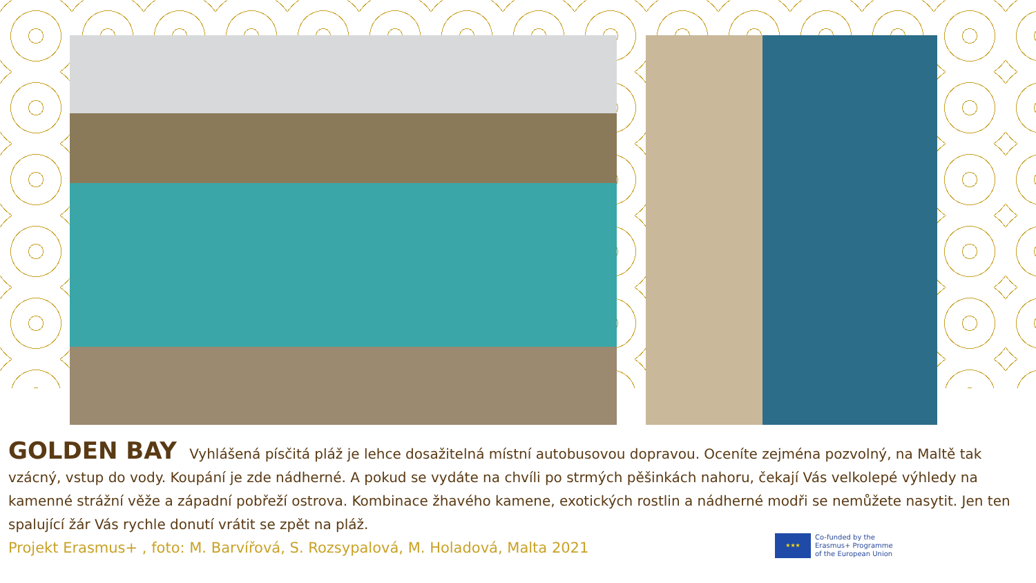GOLDEN BAY Vyhlášená písčitá pláž je lehce dosažitelná místní autobusovou dopravou. Oceníte zejména pozvolný, na Maltě tak vzácný, vstup do vody. Koupání je zde nádherné. A pokud se vydáte na chvíli po strmých pěšinkách nahoru, čekají Vás velkolepé výhledy na kamenné strážní věže a západní pobřeží ostrova. Kombinace žhavého kamene, exotických rostlin a nádherné modři se nemůžete nasytit. Jen ten spalující žár Vás rychle donutí vrátit se zpět na pláž.
Projekt Erasmus+ , foto: M. Barvířová, S. Rozsypalová, M. Holadová, Malta 2021
★★★
Co-funded by the
Erasmus+ Programme
of the European Union